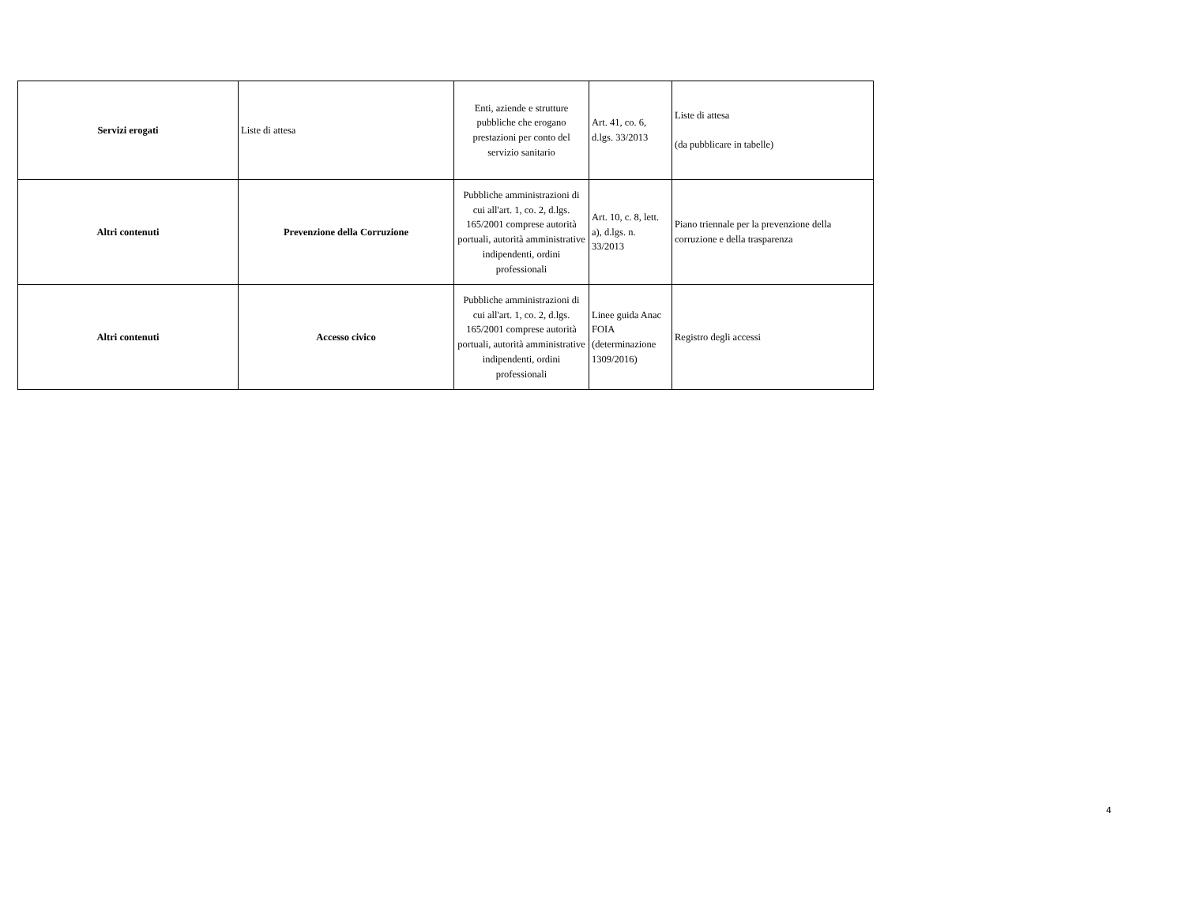| Servizi erogati | Liste di attesa | Enti, aziende e strutture pubbliche che erogano prestazioni per conto del servizio sanitario | Art. 41, co. 6, d.lgs. 33/2013 | Liste di attesa (da pubblicare in tabelle) |
| Altri contenuti | Prevenzione della Corruzione | Pubbliche amministrazioni di cui all'art. 1, co. 2, d.lgs. 165/2001 comprese autorità portuali, autorità amministrative indipendenti, ordini professionali | Art. 10, c. 8, lett. a), d.lgs. n. 33/2013 | Piano triennale per la prevenzione della corruzione e della trasparenza |
| Altri contenuti | Accesso civico | Pubbliche amministrazioni di cui all'art. 1, co. 2, d.lgs. 165/2001 comprese autorità portuali, autorità amministrative indipendenti, ordini professionali | Linee guida Anac FOIA (determinazione 1309/2016) | Registro degli accessi |
4